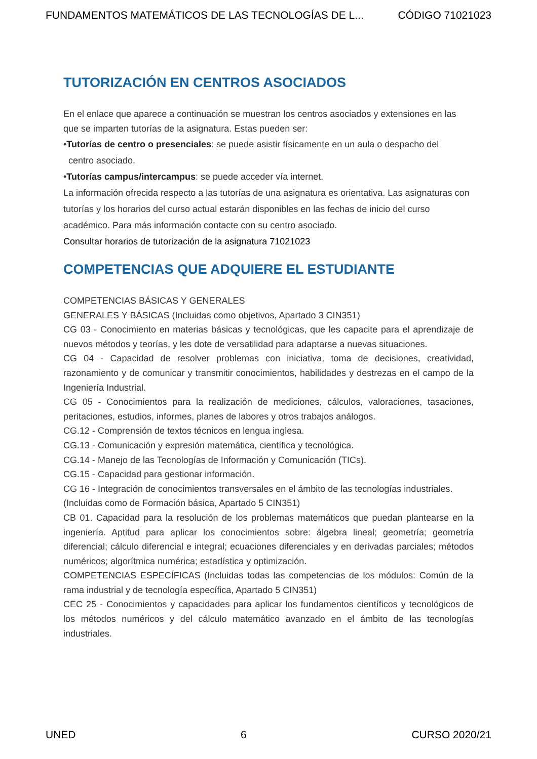FUNDAMENTOS MATEMÁTICOS DE LAS TECNOLOGÍAS DE L... CÓDIGO 71021023
TUTORIZACIÓN EN CENTROS ASOCIADOS
En el enlace que aparece a continuación se muestran los centros asociados y extensiones en las que se imparten tutorías de la asignatura. Estas pueden ser:
•Tutorías de centro o presenciales: se puede asistir físicamente en un aula o despacho del
centro asociado.
•Tutorías campus/intercampus: se puede acceder vía internet.
La información ofrecida respecto a las tutorías de una asignatura es orientativa. Las asignaturas con tutorías y los horarios del curso actual estarán disponibles en las fechas de inicio del curso académico. Para más información contacte con su centro asociado.
Consultar horarios de tutorización de la asignatura 71021023
COMPETENCIAS QUE ADQUIERE EL ESTUDIANTE
COMPETENCIAS BÁSICAS Y GENERALES
GENERALES Y BÁSICAS (Incluidas como objetivos, Apartado 3 CIN351)
CG 03 - Conocimiento en materias básicas y tecnológicas, que les capacite para el aprendizaje de nuevos métodos y teorías, y les dote de versatilidad para adaptarse a nuevas situaciones.
CG 04 - Capacidad de resolver problemas con iniciativa, toma de decisiones, creatividad, razonamiento y de comunicar y transmitir conocimientos, habilidades y destrezas en el campo de la Ingeniería Industrial.
CG 05 - Conocimientos para la realización de mediciones, cálculos, valoraciones, tasaciones, peritaciones, estudios, informes, planes de labores y otros trabajos análogos.
CG.12 - Comprensión de textos técnicos en lengua inglesa.
CG.13 - Comunicación y expresión matemática, científica y tecnológica.
CG.14 - Manejo de las Tecnologías de Información y Comunicación (TICs).
CG.15 - Capacidad para gestionar información.
CG 16 - Integración de conocimientos transversales en el ámbito de las tecnologías industriales.
(Incluidas como de Formación básica, Apartado 5 CIN351)
CB 01. Capacidad para la resolución de los problemas matemáticos que puedan plantearse en la ingeniería. Aptitud para aplicar los conocimientos sobre: álgebra lineal; geometría; geometría diferencial; cálculo diferencial e integral; ecuaciones diferenciales y en derivadas parciales; métodos numéricos; algorítmica numérica; estadística y optimización.
COMPETENCIAS ESPECÍFICAS (Incluidas todas las competencias de los módulos: Común de la rama industrial y de tecnología específica, Apartado 5 CIN351)
CEC 25 - Conocimientos y capacidades para aplicar los fundamentos científicos y tecnológicos de los métodos numéricos y del cálculo matemático avanzado en el ámbito de las tecnologías industriales.
UNED 6 CURSO 2020/21